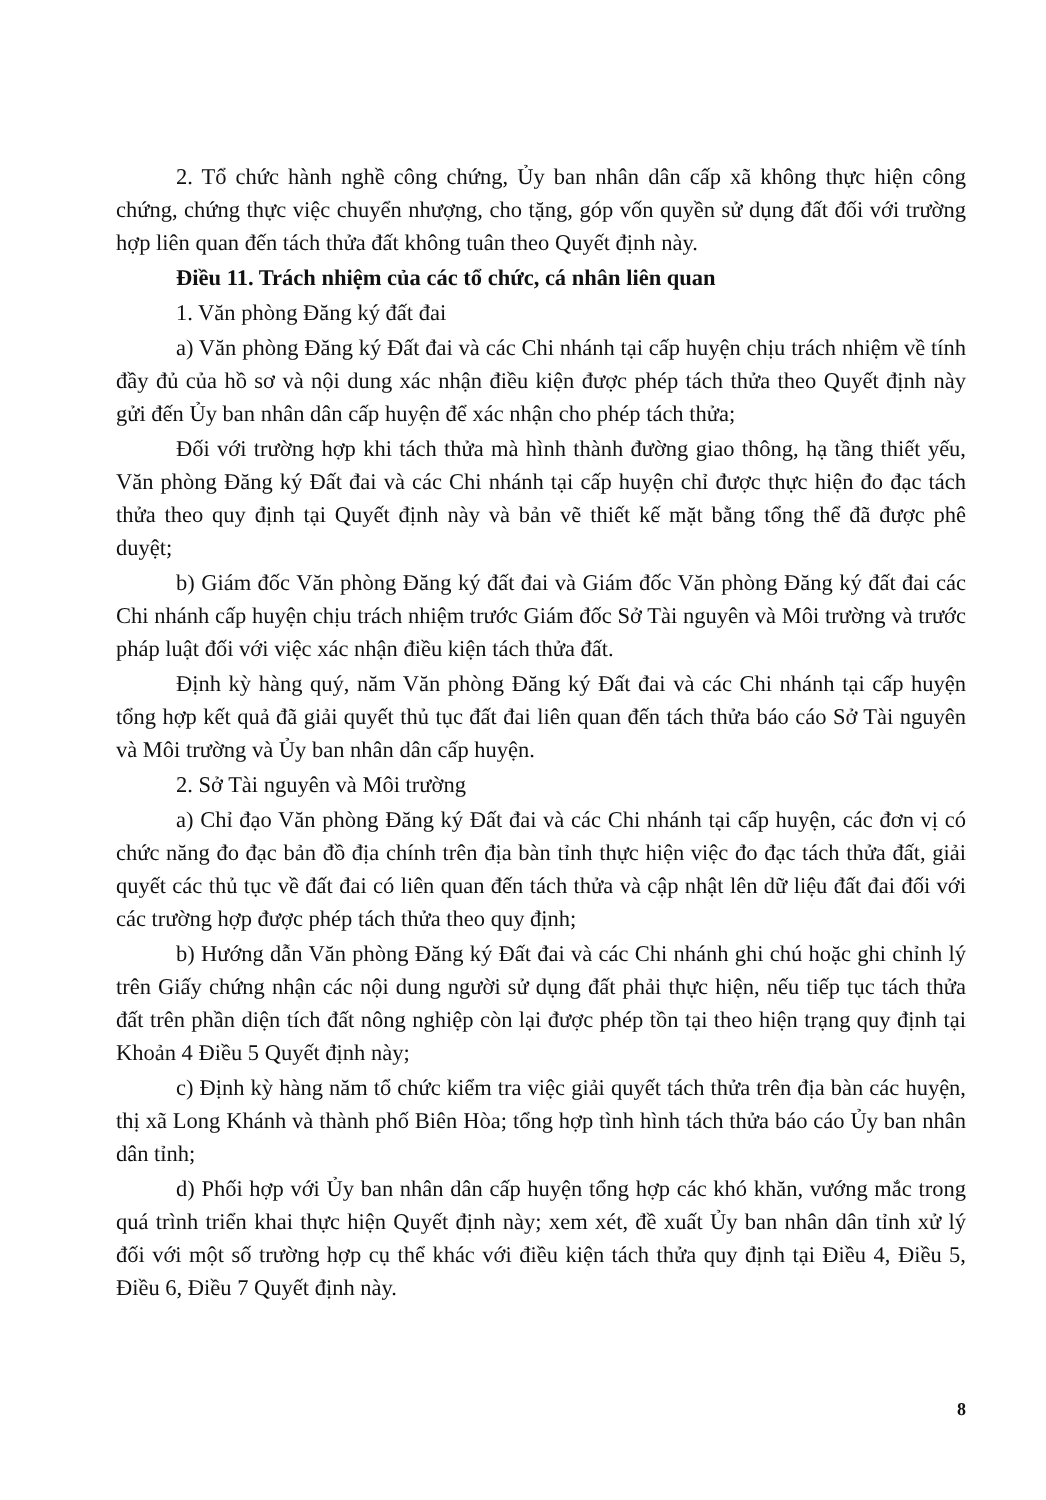2. Tổ chức hành nghề công chứng, Ủy ban nhân dân cấp xã không thực hiện công chứng, chứng thực việc chuyển nhượng, cho tặng, góp vốn quyền sử dụng đất đối với trường hợp liên quan đến tách thửa đất không tuân theo Quyết định này.
Điều 11. Trách nhiệm của các tổ chức, cá nhân liên quan
1. Văn phòng Đăng ký đất đai
a) Văn phòng Đăng ký Đất đai và các Chi nhánh tại cấp huyện chịu trách nhiệm về tính đầy đủ của hồ sơ và nội dung xác nhận điều kiện được phép tách thửa theo Quyết định này gửi đến Ủy ban nhân dân cấp huyện để xác nhận cho phép tách thửa;
Đối với trường hợp khi tách thửa mà hình thành đường giao thông, hạ tầng thiết yếu, Văn phòng Đăng ký Đất đai và các Chi nhánh tại cấp huyện chỉ được thực hiện đo đạc tách thửa theo quy định tại Quyết định này và bản vẽ thiết kế mặt bằng tổng thể đã được phê duyệt;
b) Giám đốc Văn phòng Đăng ký đất đai và Giám đốc Văn phòng Đăng ký đất đai các Chi nhánh cấp huyện chịu trách nhiệm trước Giám đốc Sở Tài nguyên và Môi trường và trước pháp luật đối với việc xác nhận điều kiện tách thửa đất.
Định kỳ hàng quý, năm Văn phòng Đăng ký Đất đai và các Chi nhánh tại cấp huyện tổng hợp kết quả đã giải quyết thủ tục đất đai liên quan đến tách thửa báo cáo Sở Tài nguyên và Môi trường và Ủy ban nhân dân cấp huyện.
2. Sở Tài nguyên và Môi trường
a) Chỉ đạo Văn phòng Đăng ký Đất đai và các Chi nhánh tại cấp huyện, các đơn vị có chức năng đo đạc bản đồ địa chính trên địa bàn tỉnh thực hiện việc đo đạc tách thửa đất, giải quyết các thủ tục về đất đai có liên quan đến tách thửa và cập nhật lên dữ liệu đất đai đối với các trường hợp được phép tách thửa theo quy định;
b) Hướng dẫn Văn phòng Đăng ký Đất đai và các Chi nhánh ghi chú hoặc ghi chỉnh lý trên Giấy chứng nhận các nội dung người sử dụng đất phải thực hiện, nếu tiếp tục tách thửa đất trên phần diện tích đất nông nghiệp còn lại được phép tồn tại theo hiện trạng quy định tại Khoản 4 Điều 5 Quyết định này;
c) Định kỳ hàng năm tổ chức kiểm tra việc giải quyết tách thửa trên địa bàn các huyện, thị xã Long Khánh và thành phố Biên Hòa; tổng hợp tình hình tách thửa báo cáo Ủy ban nhân dân tỉnh;
d) Phối hợp với Ủy ban nhân dân cấp huyện tổng hợp các khó khăn, vướng mắc trong quá trình triển khai thực hiện Quyết định này; xem xét, đề xuất Ủy ban nhân dân tỉnh xử lý đối với một số trường hợp cụ thể khác với điều kiện tách thửa quy định tại Điều 4, Điều 5, Điều 6, Điều 7 Quyết định này.
8